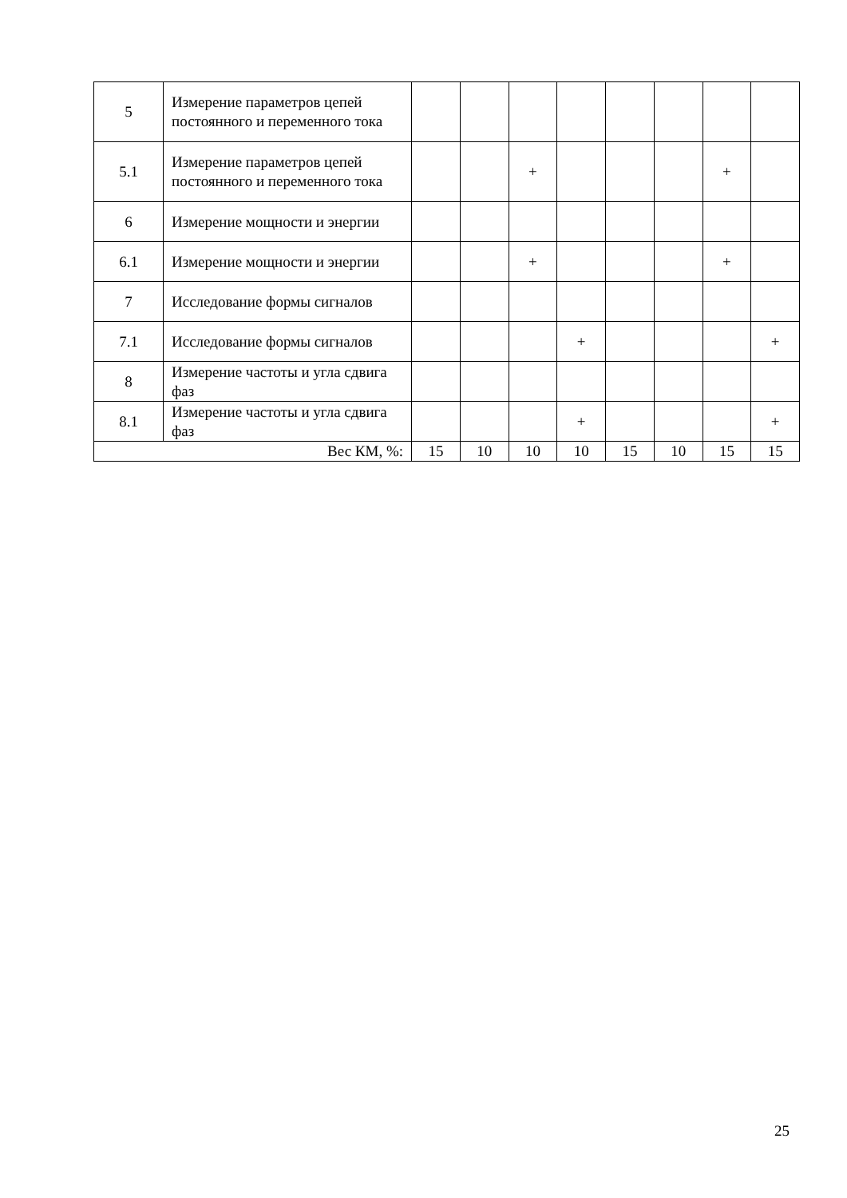| 5 | Измерение параметров цепей постоянного и переменного тока | | | | | | | | |
| 5.1 | Измерение параметров цепей постоянного и переменного тока | | | + | | | | + | |
| 6 | Измерение мощности и энергии | | | | | | | | |
| 6.1 | Измерение мощности и энергии | | | + | | | | + | |
| 7 | Исследование формы сигналов | | | | | | | | |
| 7.1 | Исследование формы сигналов | | | | + | | | | + |
| 8 | Измерение частоты и угла сдвига фаз | | | | | | | | |
| 8.1 | Измерение частоты и угла сдвига фаз | | | | + | | | | + |
| Вес КМ, %: | | 15 | 10 | 10 | 10 | 15 | 10 | 15 | 15 |
25